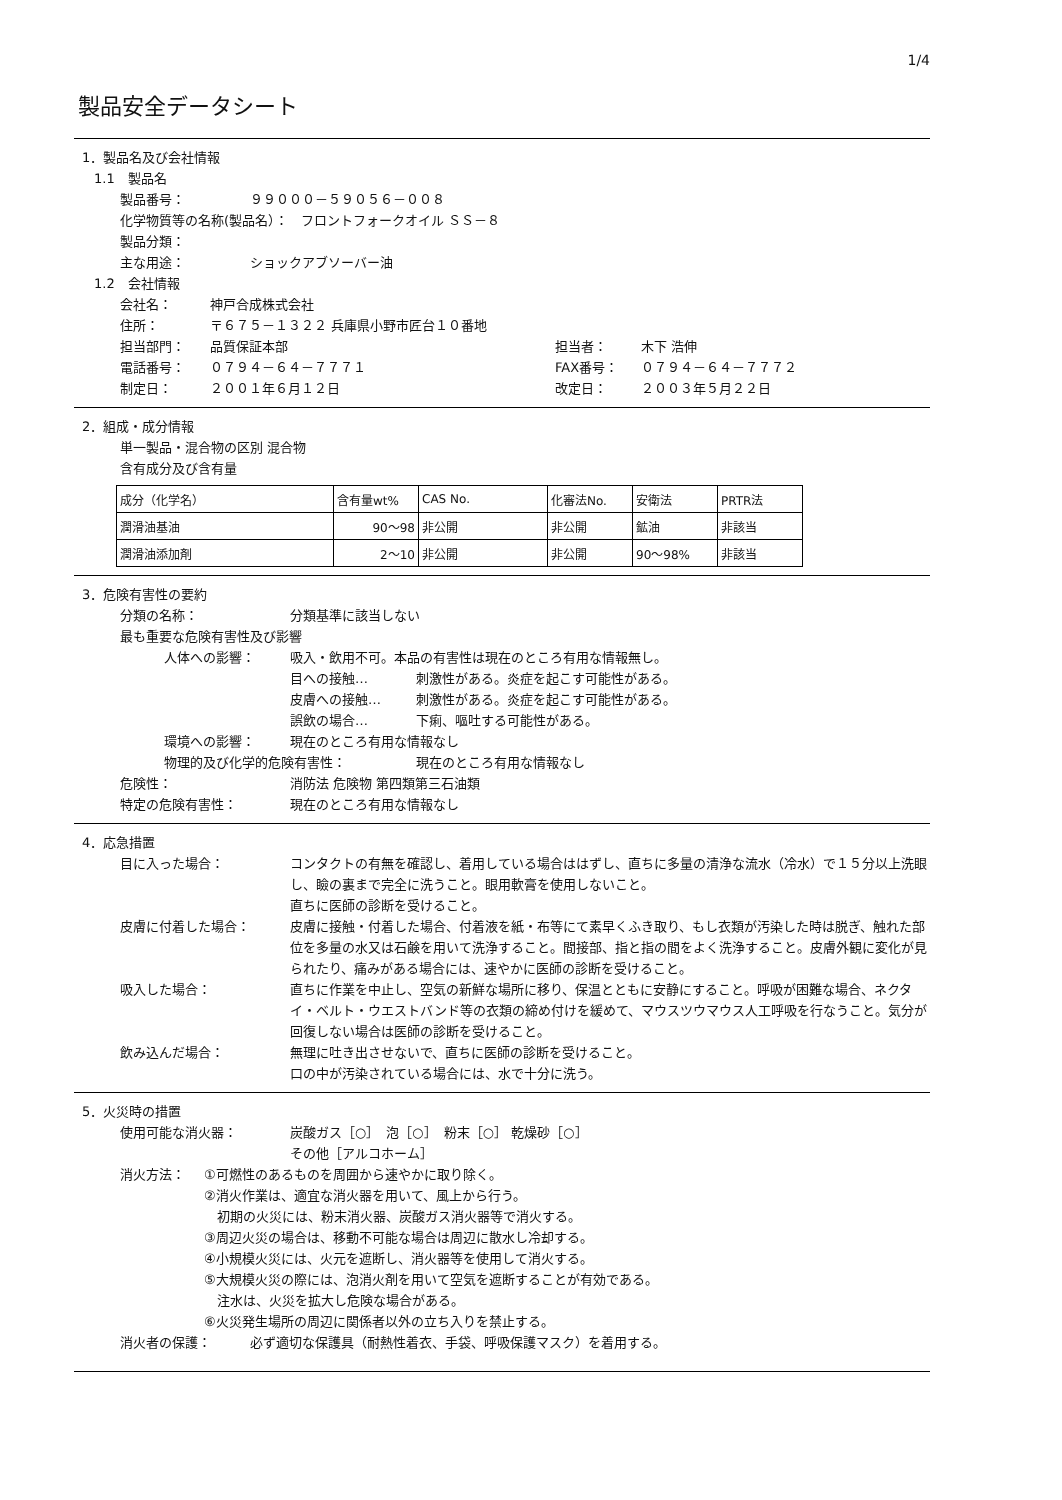1/4
製品安全データシート
1．製品名及び会社情報
1.1　製品名
製品番号： ９９０００－５９０５６－００８
化学物質等の名称(製品名）：　フロントフォークオイル ＳＳ－８
製品分類：
主な用途： ショックアブソーバー油
1.2　会社情報
会社名： 神戸合成株式会社
住所： 〒６７５－１３２２ 兵庫県小野市匠台１０番地
担当部門： 品質保証本部 担当者： 木下 浩伸
電話番号： ０７９４－６４－７７７１ FAX番号： ０７９４－６４－７７７２
制定日： ２００１年６月１２日 改定日： ２００３年５月２２日
2．組成・成分情報
単一製品・混合物の区別 混合物
含有成分及び含有量
| 成分（化学名） | 含有量wt% | CAS No. | 化審法No. | 安衛法 | PRTR法 |
| --- | --- | --- | --- | --- | --- |
| 潤滑油基油 | 90～98 | 非公開 | 非公開 | 鉱油 | 非該当 |
| 潤滑油添加剤 | 2～10 | 非公開 | 非公開 | 90～98% | 非該当 |
3．危険有害性の要約
分類の名称： 分類基準に該当しない
最も重要な危険有害性及び影響
人体への影響： 吸入・飲用不可。本品の有害性は現在のところ有用な情報無し。
目への接触… 刺激性がある。炎症を起こす可能性がある。
皮膚への接触… 刺激性がある。炎症を起こす可能性がある。
誤飲の場合… 下痢、嘔吐する可能性がある。
環境への影響： 現在のところ有用な情報なし
物理的及び化学的危険有害性： 現在のところ有用な情報なし
危険性： 消防法 危険物 第四類第三石油類
特定の危険有害性： 現在のところ有用な情報なし
4．応急措置
目に入った場合： コンタクトの有無を確認し、着用している場合ははずし、直ちに多量の清浄な流水（冷水）で１５分以上洗眼し、瞼の裏まで完全に洗うこと。眼用軟膏を使用しないこと。
直ちに医師の診断を受けること。
皮膚に付着した場合： 皮膚に接触・付着した場合、付着液を紙・布等にて素早くふき取り、もし衣類が汚染した時は脱ぎ、触れた部位を多量の水又は石鹸を用いて洗浄すること。間接部、指と指の間をよく洗浄すること。皮膚外観に変化が見られたり、痛みがある場合には、速やかに医師の診断を受けること。
吸入した場合： 直ちに作業を中止し、空気の新鮮な場所に移り、保温とともに安静にすること。呼吸が困難な場合、ネクタイ・ベルト・ウエストバンド等の衣類の締め付けを緩めて、マウスツウマウス人工呼吸を行なうこと。気分が回復しない場合は医師の診断を受けること。
飲み込んだ場合： 無理に吐き出させないで、直ちに医師の診断を受けること。
口の中が汚染されている場合には、水で十分に洗う。
5．火災時の措置
使用可能な消火器： 炭酸ガス［○］　泡［○］　粉末［○］ 乾燥砂［○］
その他［アルコホーム］
消火方法： ①可燃性のあるものを周囲から速やかに取り除く。
②消火作業は、適宜な消火器を用いて、風上から行う。
　初期の火災には、粉末消火器、炭酸ガス消火器等で消火する。
③周辺火災の場合は、移動不可能な場合は周辺に散水し冷却する。
④小規模火災には、火元を遮断し、消火器等を使用して消火する。
⑤大規模火災の際には、泡消火剤を用いて空気を遮断することが有効である。
　注水は、火災を拡大し危険な場合がある。
⑥火災発生場所の周辺に関係者以外の立ち入りを禁止する。
消火者の保護： 必ず適切な保護具（耐熱性着衣、手袋、呼吸保護マスク）を着用する。